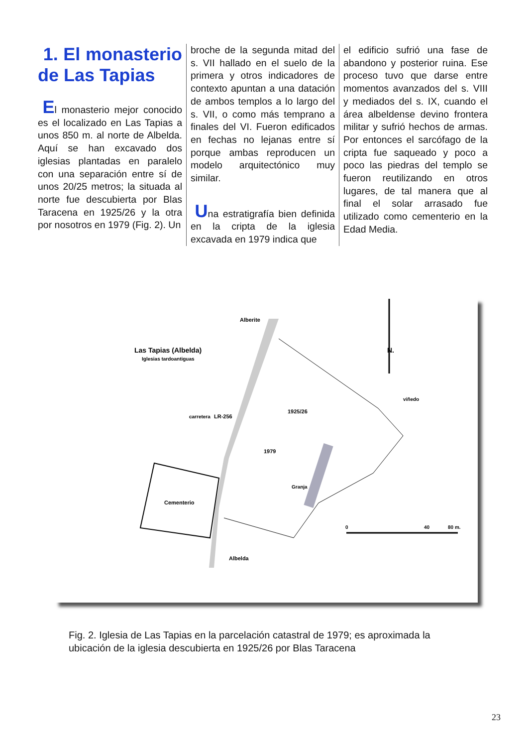1. El monasterio de Las Tapias
El monasterio mejor conocido es el localizado en Las Tapias a unos 850 m. al norte de Albelda. Aquí se han excavado dos iglesias plantadas en paralelo con una separación entre sí de unos 20/25 metros; la situada al norte fue descubierta por Blas Taracena en 1925/26 y la otra por nosotros en 1979 (Fig. 2). Un
broche de la segunda mitad del s. VII hallado en el suelo de la primera y otros indicadores de contexto apuntan a una datación de ambos templos a lo largo del s. VII, o como más temprano a finales del VI. Fueron edificados en fechas no lejanas entre sí porque ambas reproducen un modelo arquitectónico muy similar.
Una estratigrafía bien definida en la cripta de la iglesia excavada en 1979 indica que
el edificio sufrió una fase de abandono y posterior ruina. Ese proceso tuvo que darse entre momentos avanzados del s. VIII y mediados del s. IX, cuando el área albeldense devino frontera militar y sufrió hechos de armas. Por entonces el sarcófago de la cripta fue saqueado y poco a poco las piedras del templo se fueron reutilizando en otros lugares, de tal manera que al final el solar arrasado fue utilizado como cementerio en la Edad Media.
Alberite
Las Tapias (Albelda)
Iglesias tardoantiguas
N.
carretera
LR-256
1925/26
1979
Granja
viñedo
Cementerio
Albelda
0
40
80 m.
Fig. 2. Iglesia de Las Tapias en la parcelación catastral de 1979; es aproximada la ubicación de la iglesia descubierta en 1925/26 por Blas Taracena
23